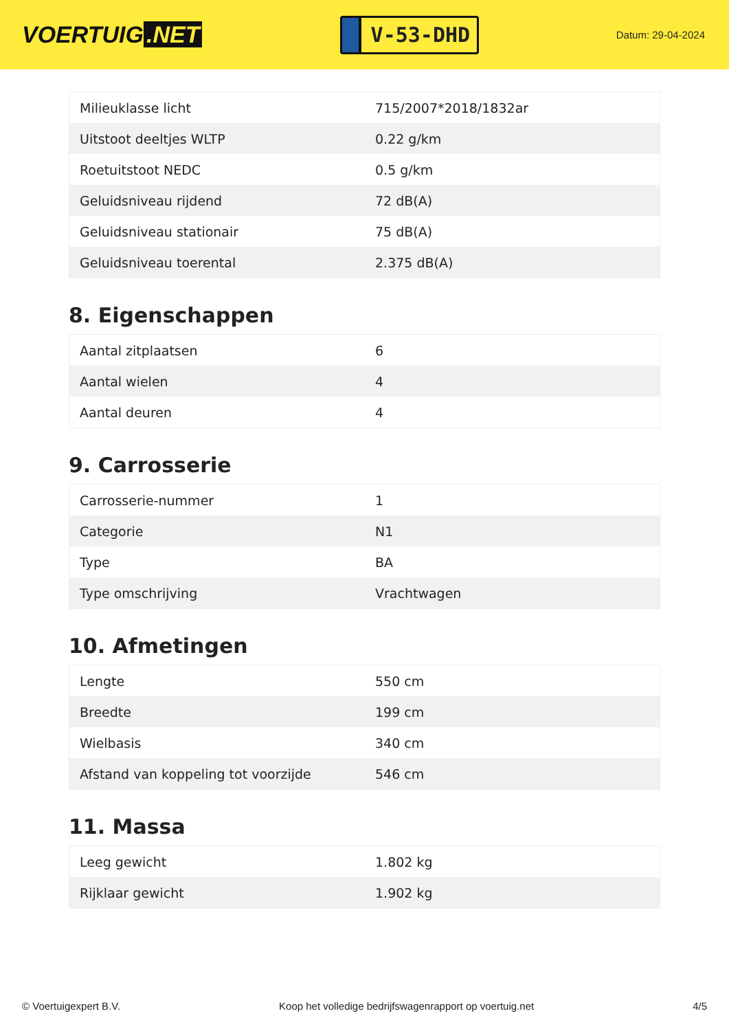VOERTUIG.NET
V-53-DHD
Datum: 29-04-2024
| Milieuklasse licht | 715/2007*2018/1832ar |
| Uitstoot deeltjes WLTP | 0.22 g/km |
| Roetuitstoot NEDC | 0.5 g/km |
| Geluidsniveau rijdend | 72 dB(A) |
| Geluidsniveau stationair | 75 dB(A) |
| Geluidsniveau toerental | 2.375 dB(A) |
8. Eigenschappen
| Aantal zitplaatsen | 6 |
| Aantal wielen | 4 |
| Aantal deuren | 4 |
9. Carrosserie
| Carrosserie-nummer | 1 |
| Categorie | N1 |
| Type | BA |
| Type omschrijving | Vrachtwagen |
10. Afmetingen
| Lengte | 550 cm |
| Breedte | 199 cm |
| Wielbasis | 340 cm |
| Afstand van koppeling tot voorzijde | 546 cm |
11. Massa
| Leeg gewicht | 1.802 kg |
| Rijklaar gewicht | 1.902 kg |
© Voertuigexpert B.V. Koop het volledige bedrijfswagenrapport op voertuig.net 4/5